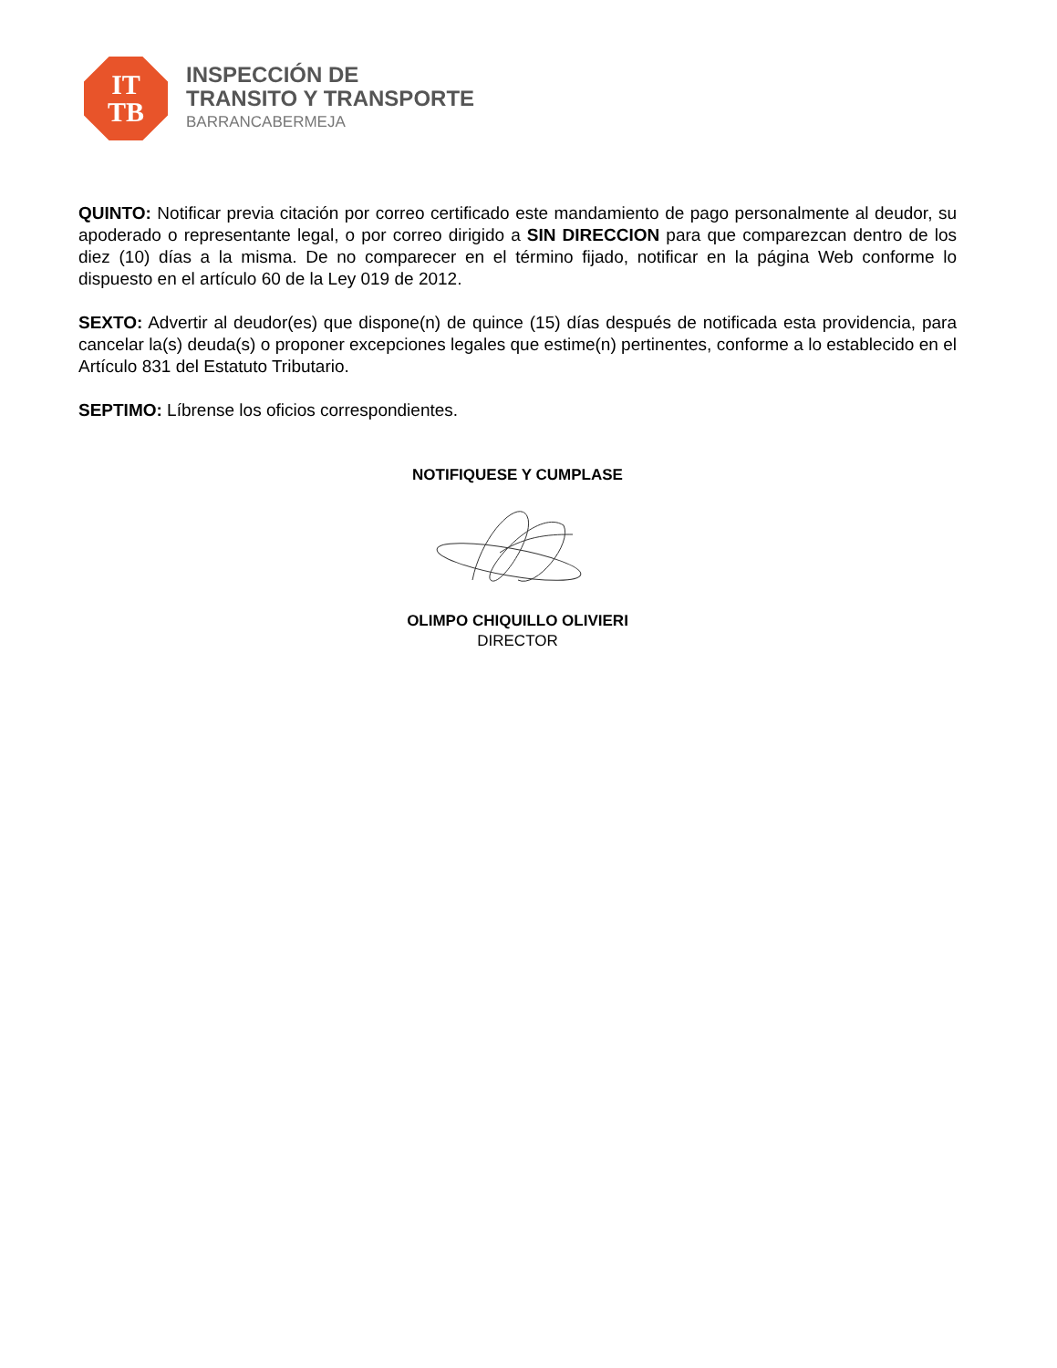IT
TB
INSPECCIÓN DE
TRANSITO Y TRANSPORTE
BARRANCABERMEJA
QUINTO: Notificar previa citación por correo certificado este mandamiento de pago personalmente al deudor, su apoderado o representante legal, o por correo dirigido a SIN DIRECCION para que comparezcan dentro de los diez (10) días a la misma. De no comparecer en el término fijado, notificar en la página Web conforme lo dispuesto en el artículo 60 de la Ley 019 de 2012.
SEXTO: Advertir al deudor(es) que dispone(n) de quince (15) días después de notificada esta providencia, para cancelar la(s) deuda(s) o proponer excepciones legales que estime(n) pertinentes, conforme a lo establecido en el Artículo 831 del Estatuto Tributario.
SEPTIMO: Líbrense los oficios correspondientes.
NOTIFIQUESE Y CUMPLASE
OLIMPO CHIQUILLO OLIVIERI
DIRECTOR